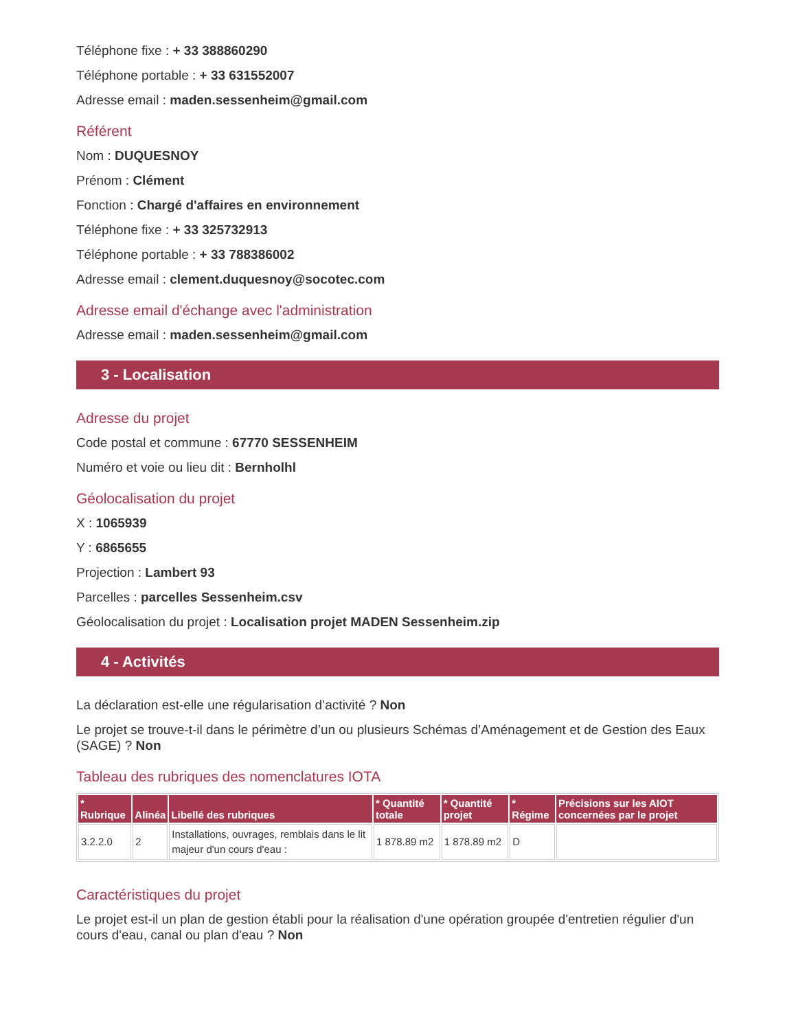Téléphone fixe : + 33 388860290
Téléphone portable : + 33 631552007
Adresse email : maden.sessenheim@gmail.com
Référent
Nom : DUQUESNOY
Prénom : Clément
Fonction : Chargé d'affaires en environnement
Téléphone fixe : + 33 325732913
Téléphone portable : + 33 788386002
Adresse email : clement.duquesnoy@socotec.com
Adresse email d'échange avec l'administration
Adresse email : maden.sessenheim@gmail.com
3 - Localisation
Adresse du projet
Code postal et commune : 67770 SESSENHEIM
Numéro et voie ou lieu dit : Bernholhl
Géolocalisation du projet
X : 1065939
Y : 6865655
Projection : Lambert 93
Parcelles : parcelles Sessenheim.csv
Géolocalisation du projet : Localisation projet MADEN Sessenheim.zip
4 - Activités
La déclaration est-elle une régularisation d’activité ? Non
Le projet se trouve-t-il dans le périmètre d’un ou plusieurs Schémas d’Aménagement et de Gestion des Eaux (SAGE) ? Non
Tableau des rubriques des nomenclatures IOTA
| * Rubrique | Alinéa | Libellé des rubriques | * Quantité totale | * Quantité projet | * Régime | Précisions sur les AIOT concernées par le projet |
| --- | --- | --- | --- | --- | --- | --- |
| 3.2.2.0 | 2 | Installations, ouvrages, remblais dans le lit majeur d'un cours d'eau : | 1 878.89 m2 | 1 878.89 m2 | D | |
Caractéristiques du projet
Le projet est-il un plan de gestion établi pour la réalisation d'une opération groupée d'entretien régulier d'un cours d'eau, canal ou plan d'eau ? Non